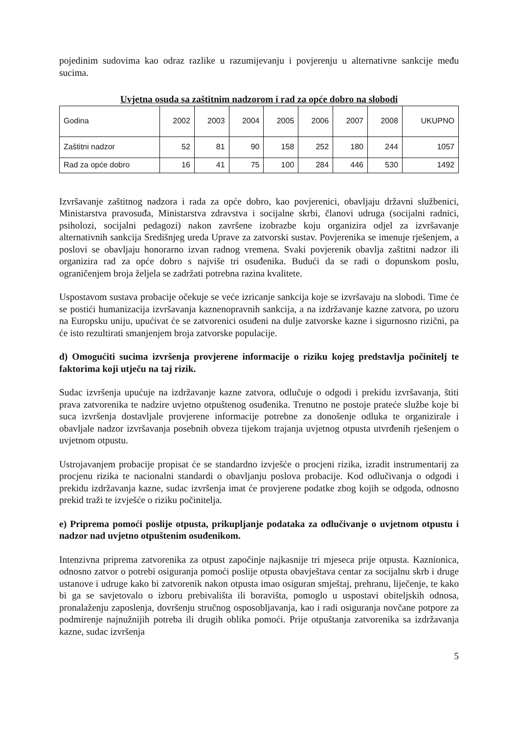pojedinim sudovima kao odraz razlike u razumijevanju i povjerenju u alternativne sankcije među sucima.
Uvjetna osuda sa zaštitnim nadzorom i rad za opće dobro na slobodi
| Godina | 2002 | 2003 | 2004 | 2005 | 2006 | 2007 | 2008 | UKUPNO |
| Zaštitni nadzor | 52 | 81 | 90 | 158 | 252 | 180 | 244 | 1057 |
| Rad za opće dobro | 16 | 41 | 75 | 100 | 284 | 446 | 530 | 1492 |
Izvršavanje zaštitnog nadzora i rada za opće dobro, kao povjerenici, obavljaju državni službenici, Ministarstva pravosuđa, Ministarstva zdravstva i socijalne skrbi, članovi udruga (socijalni radnici, psiholozi, socijalni pedagozi) nakon završene izobrazbe koju organizira odjel za izvršavanje alternativnih sankcija Središnjeg ureda Uprave za zatvorski sustav. Povjerenika se imenuje rješenjem, a poslovi se obavljaju honorarno izvan radnog vremena. Svaki povjerenik obavlja zaštitni nadzor ili organizira rad za opće dobro s najviše tri osuđenika. Budući da se radi o dopunskom poslu, ograničenjem broja željela se zadržati potrebna razina kvalitete.
Uspostavom sustava probacije očekuje se veće izricanje sankcija koje se izvršavaju na slobodi. Time će se postići humanizacija izvršavanja kaznenopravnih sankcija, a na izdržavanje kazne zatvora, po uzoru na Europsku uniju, upućivat će se zatvorenici osuđeni na dulje zatvorske kazne i sigurnosno rizični, pa će isto rezultirati smanjenjem broja zatvorske populacije.
d) Omogućiti sucima izvršenja provjerene informacije o riziku kojeg predstavlja počinitelj te faktorima koji utječu na taj rizik.
Sudac izvršenja upućuje na izdržavanje kazne zatvora, odlučuje o odgodi i prekidu izvršavanja, štiti prava zatvorenika te nadzire uvjetno otpuštenog osuđenika. Trenutno ne postoje prateće službe koje bi suca izvršenja dostavljale provjerene informacije potrebne za donošenje odluka te organizirale i obavljale nadzor izvršavanja posebnih obveza tijekom trajanja uvjetnog otpusta utvrđenih rješenjem o uvjetnom otpustu.
Ustrojavanjem probacije propisat će se standardno izvješće o procjeni rizika, izradit instrumentarij za procjenu rizika te nacionalni standardi o obavljanju poslova probacije. Kod odlučivanja o odgodi i prekidu izdržavanja kazne, sudac izvršenja imat će provjerene podatke zbog kojih se odgoda, odnosno prekid traži te izvješće o riziku počinitelja.
e) Priprema pomoći poslije otpusta, prikupljanje podataka za odlučivanje o uvjetnom otpustu i nadzor nad uvjetno otpuštenim osuđenikom.
Intenzivna priprema zatvorenika za otpust započinje najkasnije tri mjeseca prije otpusta. Kaznionica, odnosno zatvor o potrebi osiguranja pomoći poslije otpusta obavještava centar za socijalnu skrb i druge ustanove i udruge kako bi zatvorenik nakon otpusta imao osiguran smještaj, prehranu, liječenje, te kako bi ga se savjetovalo o izboru prebivališta ili boravišta, pomoglo u uspostavi obiteljskih odnosa, pronalaženju zaposlenja, dovršenju stručnog osposobljavanja, kao i radi osiguranja novčane potpore za podmirenje najnužnijih potreba ili drugih oblika pomoći. Prije otpuštanja zatvorenika sa izdržavanja kazne, sudac izvršenja
5